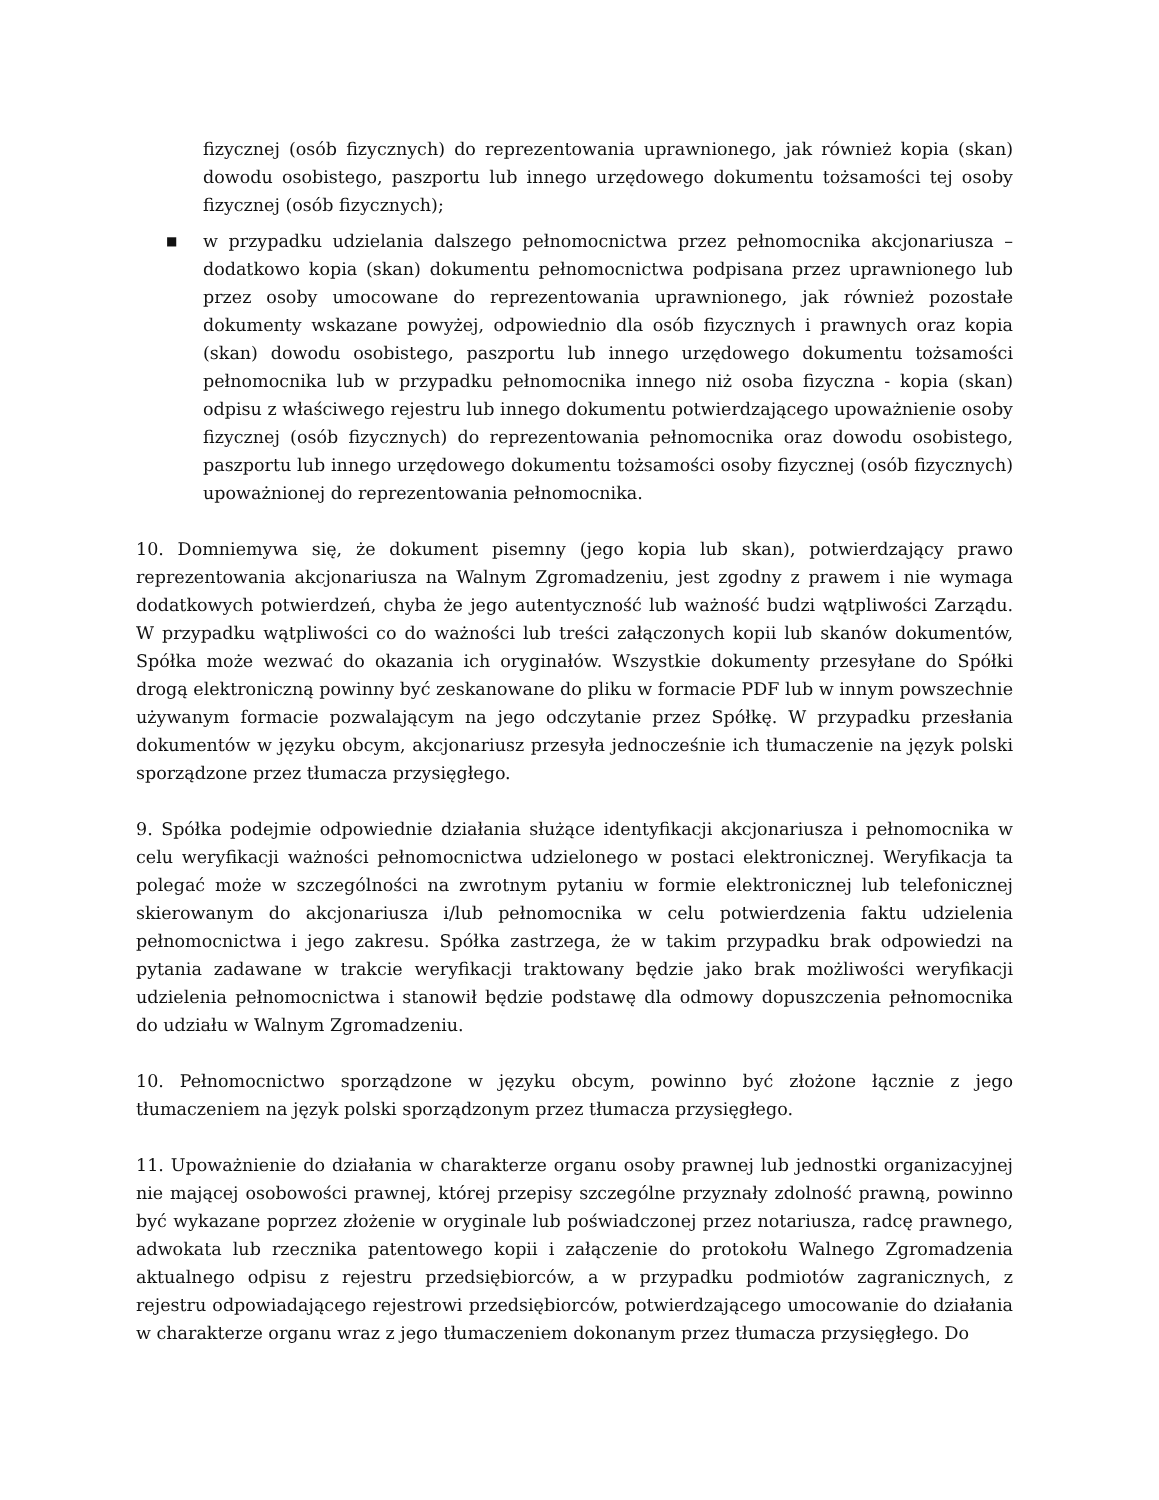fizycznej (osób fizycznych) do reprezentowania uprawnionego, jak również kopia (skan) dowodu osobistego, paszportu lub innego urzędowego dokumentu tożsamości tej osoby fizycznej (osób fizycznych);
■
w przypadku udzielania dalszego pełnomocnictwa przez pełnomocnika akcjonariusza – dodatkowo kopia (skan) dokumentu pełnomocnictwa podpisana przez uprawnionego lub przez osoby umocowane do reprezentowania uprawnionego, jak również pozostałe dokumenty wskazane powyżej, odpowiednio dla osób fizycznych i prawnych oraz kopia (skan) dowodu osobistego, paszportu lub innego urzędowego dokumentu tożsamości pełnomocnika lub w przypadku pełnomocnika innego niż osoba fizyczna - kopia (skan) odpisu z właściwego rejestru lub innego dokumentu potwierdzającego upoważnienie osoby fizycznej (osób fizycznych) do reprezentowania pełnomocnika oraz dowodu osobistego, paszportu lub innego urzędowego dokumentu tożsamości osoby fizycznej (osób fizycznych) upoważnionej do reprezentowania pełnomocnika.
10. Domniemywa się, że dokument pisemny (jego kopia lub skan), potwierdzający prawo reprezentowania akcjonariusza na Walnym Zgromadzeniu, jest zgodny z prawem i nie wymaga dodatkowych potwierdzeń, chyba że jego autentyczność lub ważność budzi wątpliwości Zarządu. W przypadku wątpliwości co do ważności lub treści załączonych kopii lub skanów dokumentów, Spółka może wezwać do okazania ich oryginałów. Wszystkie dokumenty przesyłane do Spółki drogą elektroniczną powinny być zeskanowane do pliku w formacie PDF lub w innym powszechnie używanym formacie pozwalającym na jego odczytanie przez Spółkę. W przypadku przesłania dokumentów w języku obcym, akcjonariusz przesyła jednocześnie ich tłumaczenie na język polski sporządzone przez tłumacza przysięgłego.
9. Spółka podejmie odpowiednie działania służące identyfikacji akcjonariusza i pełnomocnika w celu weryfikacji ważności pełnomocnictwa udzielonego w postaci elektronicznej. Weryfikacja ta polegać może w szczególności na zwrotnym pytaniu w formie elektronicznej lub telefonicznej skierowanym do akcjonariusza i/lub pełnomocnika w celu potwierdzenia faktu udzielenia pełnomocnictwa i jego zakresu. Spółka zastrzega, że w takim przypadku brak odpowiedzi na pytania zadawane w trakcie weryfikacji traktowany będzie jako brak możliwości weryfikacji udzielenia pełnomocnictwa i stanowił będzie podstawę dla odmowy dopuszczenia pełnomocnika do udziału w Walnym Zgromadzeniu.
10. Pełnomocnictwo sporządzone w języku obcym, powinno być złożone łącznie z jego tłumaczeniem na język polski sporządzonym przez tłumacza przysięgłego.
11. Upoważnienie do działania w charakterze organu osoby prawnej lub jednostki organizacyjnej nie mającej osobowości prawnej, której przepisy szczególne przyznały zdolność prawną, powinno być wykazane poprzez złożenie w oryginale lub poświadczonej przez notariusza, radcę prawnego, adwokata lub rzecznika patentowego kopii i załączenie do protokołu Walnego Zgromadzenia aktualnego odpisu z rejestru przedsiębiorców, a w przypadku podmiotów zagranicznych, z rejestru odpowiadającego rejestrowi przedsiębiorców, potwierdzającego umocowanie do działania w charakterze organu wraz z jego tłumaczeniem dokonanym przez tłumacza przysięgłego. Do